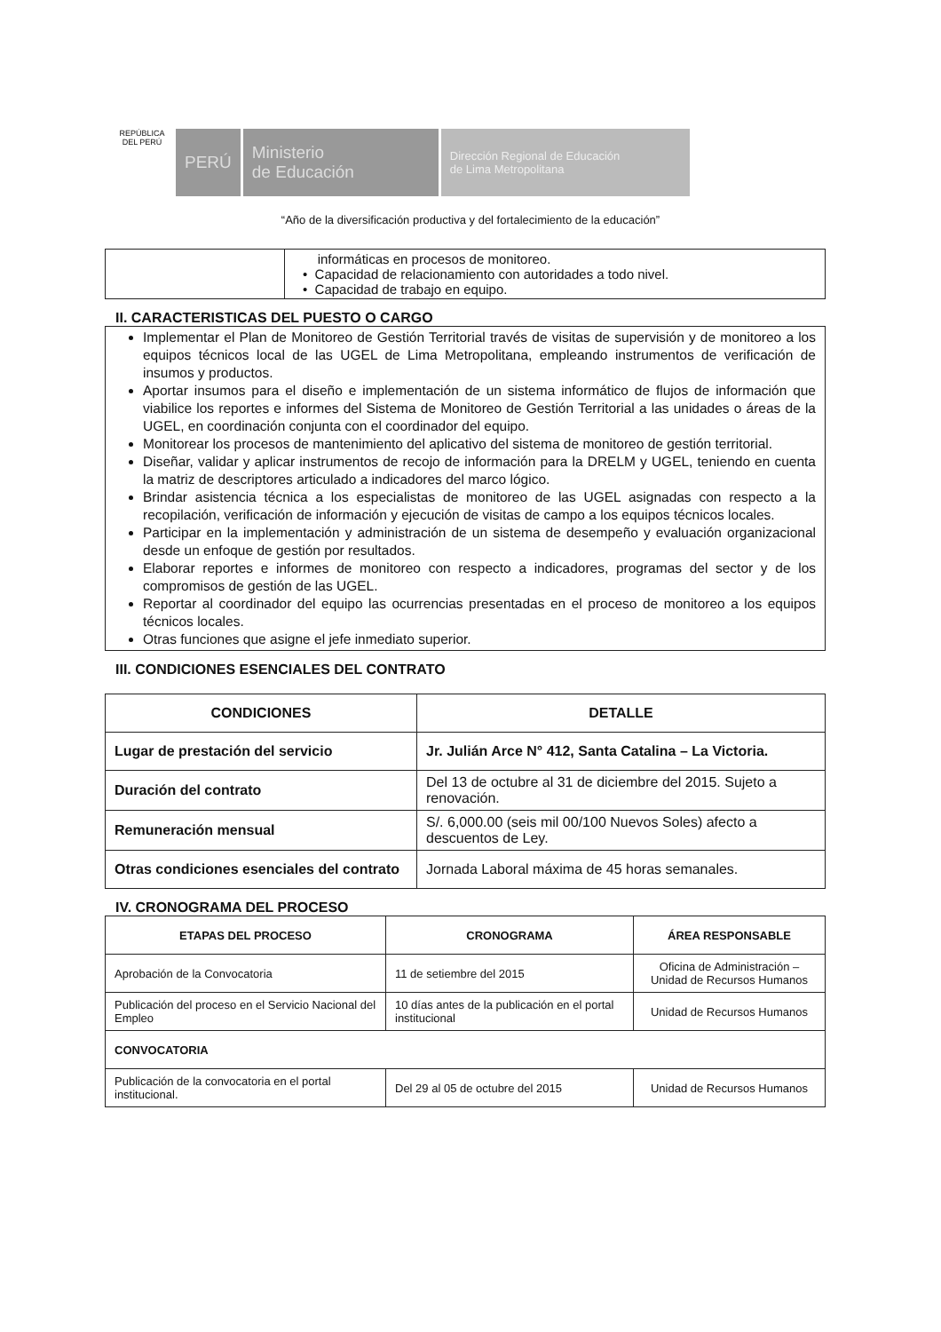REPÚBLICA DEL PERÚ
PERÚ Ministerio
de Educación
Dirección Regional de Educación
de Lima Metropolitana
“Año de la diversificación productiva y del fortalecimiento de la educación”
| | informáticas en procesos de monitoreo. • Capacidad de relacionamiento con autoridades a todo nivel. • Capacidad de trabajo en equipo. |
II. CARACTERISTICAS DEL PUESTO O CARGO
Implementar el Plan de Monitoreo de Gestión Territorial través de visitas de supervisión y de monitoreo a los equipos técnicos local de las UGEL de Lima Metropolitana, empleando instrumentos de verificación de insumos y productos.
Aportar insumos para el diseño e implementación de un sistema informático de flujos de información que viabilice los reportes e informes del Sistema de Monitoreo de Gestión Territorial a las unidades o áreas de la UGEL, en coordinación conjunta con el coordinador del equipo.
Monitorear los procesos de mantenimiento del aplicativo del sistema de monitoreo de gestión territorial.
Diseñar, validar y aplicar instrumentos de recojo de información para la DRELM y UGEL, teniendo en cuenta la matriz de descriptores articulado a indicadores del marco lógico.
Brindar asistencia técnica a los especialistas de monitoreo de las UGEL asignadas con respecto a la recopilación, verificación de información y ejecución de visitas de campo a los equipos técnicos locales.
Participar en la implementación y administración de un sistema de desempeño y evaluación organizacional desde un enfoque de gestión por resultados.
Elaborar reportes e informes de monitoreo con respecto a indicadores, programas del sector y de los compromisos de gestión de las UGEL.
Reportar al coordinador del equipo las ocurrencias presentadas en el proceso de monitoreo a los equipos técnicos locales.
Otras funciones que asigne el jefe inmediato superior.
III. CONDICIONES ESENCIALES DEL CONTRATO
| CONDICIONES | DETALLE |
| --- | --- |
| Lugar de prestación del servicio | Jr. Julián Arce N° 412, Santa Catalina – La Victoria. |
| Duración del contrato | Del 13 de octubre al 31 de diciembre del 2015. Sujeto a renovación. |
| Remuneración mensual | S/. 6,000.00 (seis mil 00/100 Nuevos Soles) afecto a descuentos de Ley. |
| Otras condiciones esenciales del contrato | Jornada Laboral máxima de 45 horas semanales. |
IV. CRONOGRAMA DEL PROCESO
| ETAPAS DEL PROCESO | CRONOGRAMA | ÁREA RESPONSABLE |
| --- | --- | --- |
| Aprobación de la Convocatoria | 11 de setiembre del 2015 | Oficina de Administración – Unidad de Recursos Humanos |
| Publicación del proceso en el Servicio Nacional del Empleo | 10 días antes de la publicación en el portal institucional | Unidad de Recursos Humanos |
| CONVOCATORIA | | |
| Publicación de la convocatoria en el portal institucional. | Del 29 al 05 de octubre del 2015 | Unidad de Recursos Humanos |